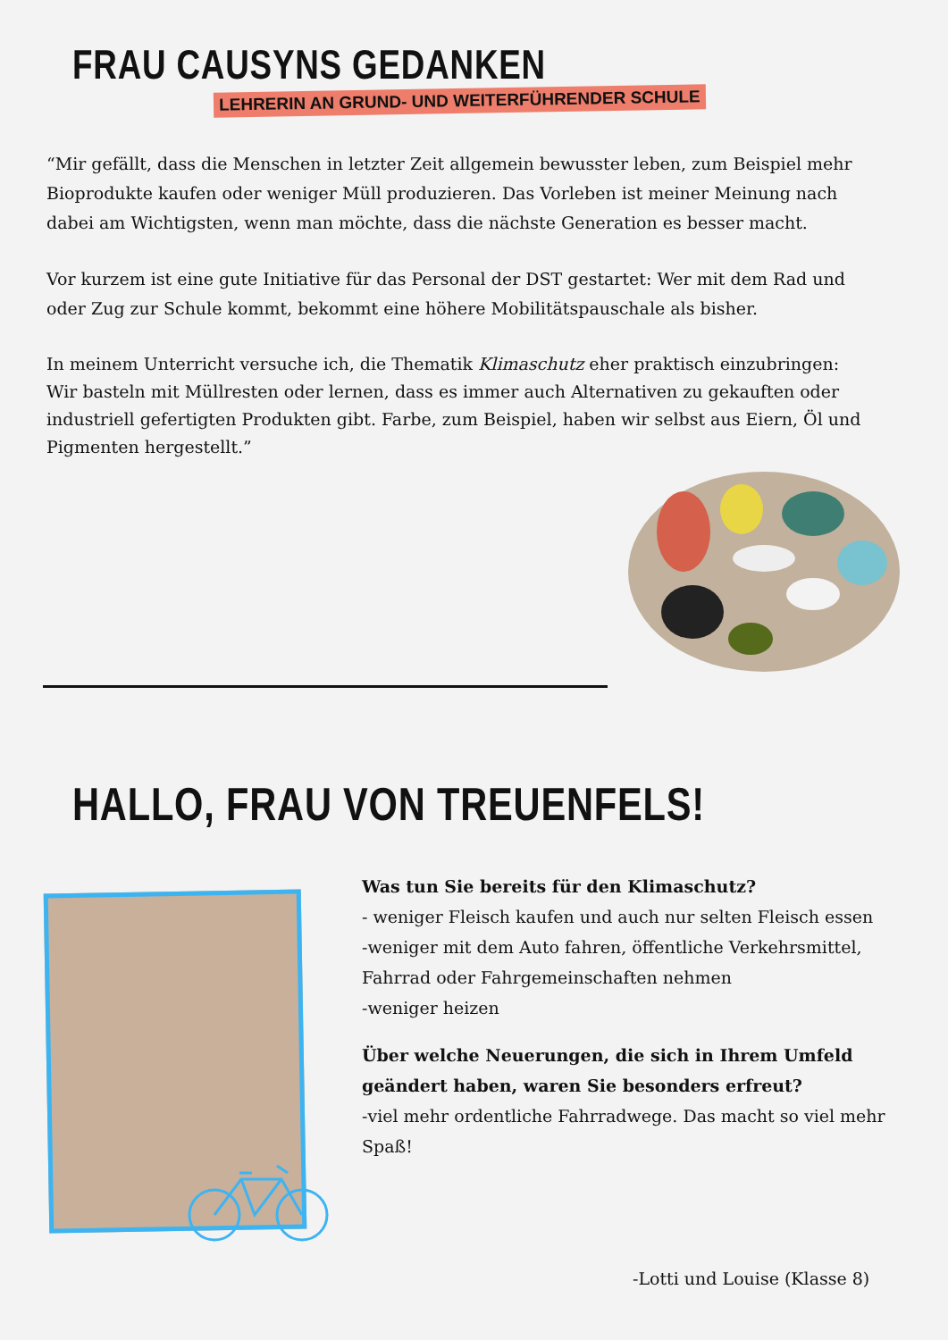FRAU CAUSYNS GEDANKEN
LEHRERIN AN GRUND- UND WEITERFÜHRENDER SCHULE
“Mir gefällt, dass die Menschen in letzter Zeit allgemein bewusster leben, zum Beispiel mehr Bioprodukte kaufen oder weniger Müll produzieren. Das Vorleben ist meiner Meinung nach dabei am Wichtigsten, wenn man möchte, dass die nächste Generation es besser macht.
Vor kurzem ist eine gute Initiative für das Personal der DST gestartet: Wer mit dem Rad und oder Zug zur Schule kommt, bekommt eine höhere Mobilitätspauschale als bisher.
In meinem Unterricht versuche ich, die Thematik Klimaschutz eher praktisch einzubringen: Wir basteln mit Müllresten oder lernen, dass es immer auch Alternativen zu gekauften oder industriell gefertigten Produkten gibt. Farbe, zum Beispiel, haben wir selbst aus Eiern, Öl und Pigmenten hergestellt.”
HALLO, FRAU VON TREUENFELS!
Was tun Sie bereits für den Klimaschutz?
- weniger Fleisch kaufen und auch nur selten Fleisch essen
-weniger mit dem Auto fahren, öffentliche Verkehrsmittel, Fahrrad oder Fahrgemeinschaften nehmen
-weniger heizen
Über welche Neuerungen, die sich in Ihrem Umfeld geändert haben, waren Sie besonders erfreut?
-viel mehr ordentliche Fahrradwege. Das macht so viel mehr Spaß!
-Lotti und Louise (Klasse 8)